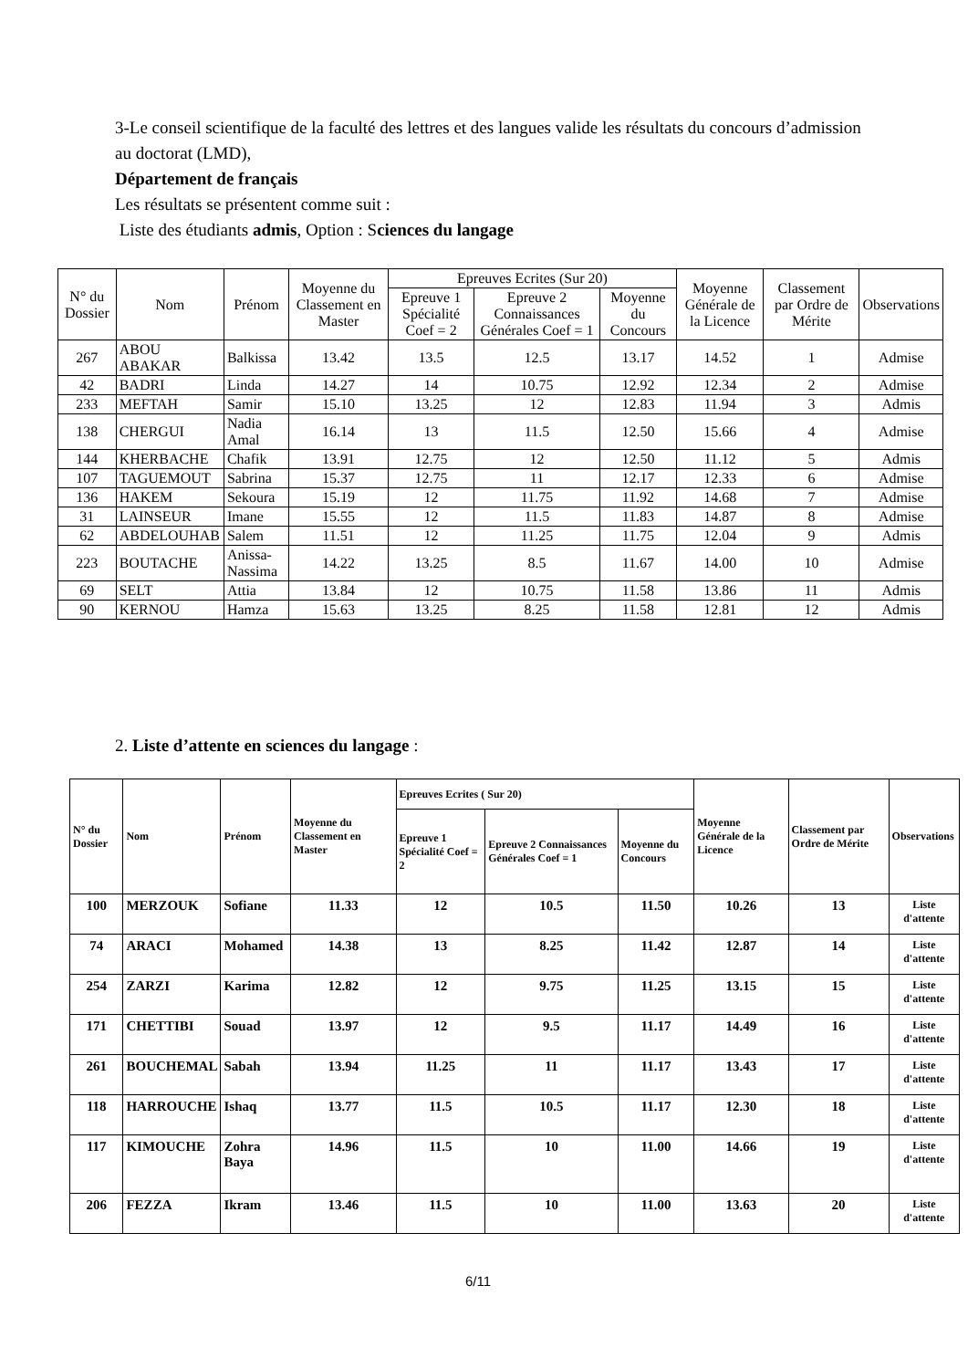3-Le conseil scientifique de la faculté des lettres et des langues valide les résultats du concours d’admission au doctorat (LMD),
Département de français
Les résultats se présentent comme suit :
Liste des étudiants admis, Option : Sciences du langage
| N° du Dossier | Nom | Prénom | Moyenne du Classement en Master | Epreuves Ecrites (Sur 20) | | | Moyenne Générale de la Licence | Classement par Ordre de Mérite | Observations |
| --- | --- | --- | --- | --- | --- | --- | --- | --- | --- |
| | | | | Epreuve 1 Spécialité Coef = 2 | Epreuve 2 Connaissances Générales Coef = 1 | Moyenne du Concours | | | |
| 267 | ABOU ABAKAR | Balkissa | 13.42 | 13.5 | 12.5 | 13.17 | 14.52 | 1 | Admise |
| 42 | BADRI | Linda | 14.27 | 14 | 10.75 | 12.92 | 12.34 | 2 | Admise |
| 233 | MEFTAH | Samir | 15.10 | 13.25 | 12 | 12.83 | 11.94 | 3 | Admis |
| 138 | CHERGUI | Nadia Amal | 16.14 | 13 | 11.5 | 12.50 | 15.66 | 4 | Admise |
| 144 | KHERBACHE | Chafik | 13.91 | 12.75 | 12 | 12.50 | 11.12 | 5 | Admis |
| 107 | TAGUEMOUT | Sabrina | 15.37 | 12.75 | 11 | 12.17 | 12.33 | 6 | Admise |
| 136 | HAKEM | Sekoura | 15.19 | 12 | 11.75 | 11.92 | 14.68 | 7 | Admise |
| 31 | LAINSEUR | Imane | 15.55 | 12 | 11.5 | 11.83 | 14.87 | 8 | Admise |
| 62 | ABDELOUHAB | Salem | 11.51 | 12 | 11.25 | 11.75 | 12.04 | 9 | Admis |
| 223 | BOUTACHE | Anissa-Nassima | 14.22 | 13.25 | 8.5 | 11.67 | 14.00 | 10 | Admise |
| 69 | SELT | Attia | 13.84 | 12 | 10.75 | 11.58 | 13.86 | 11 | Admis |
| 90 | KERNOU | Hamza | 15.63 | 13.25 | 8.25 | 11.58 | 12.81 | 12 | Admis |
2. Liste d’attente en sciences du langage :
| N° du Dossier | Nom | Prénom | Moyenne du Classement en Master | Epreuves Ecrites ( Sur 20) | | | Moyenne Générale de la Licence | Classement par Ordre de Mérite | Observations |
| --- | --- | --- | --- | --- | --- | --- | --- | --- | --- |
| | | | | Epreuve 1 Spécialité Coef = 2 | Epreuve 2 Connaissances Générales Coef = 1 | Moyenne du Concours | | | |
| 100 | MERZOUK | Sofiane | 11.33 | 12 | 10.5 | 11.50 | 10.26 | 13 | Liste d'attente |
| 74 | ARACI | Mohamed | 14.38 | 13 | 8.25 | 11.42 | 12.87 | 14 | Liste d'attente |
| 254 | ZARZI | Karima | 12.82 | 12 | 9.75 | 11.25 | 13.15 | 15 | Liste d'attente |
| 171 | CHETTIBI | Souad | 13.97 | 12 | 9.5 | 11.17 | 14.49 | 16 | Liste d'attente |
| 261 | BOUCHEMAL | Sabah | 13.94 | 11.25 | 11 | 11.17 | 13.43 | 17 | Liste d'attente |
| 118 | HARROUCHE | Ishaq | 13.77 | 11.5 | 10.5 | 11.17 | 12.30 | 18 | Liste d'attente |
| 117 | KIMOUCHE | Zohra Baya | 14.96 | 11.5 | 10 | 11.00 | 14.66 | 19 | Liste d'attente |
| 206 | FEZZA | Ikram | 13.46 | 11.5 | 10 | 11.00 | 13.63 | 20 | Liste d'attente |
6/11